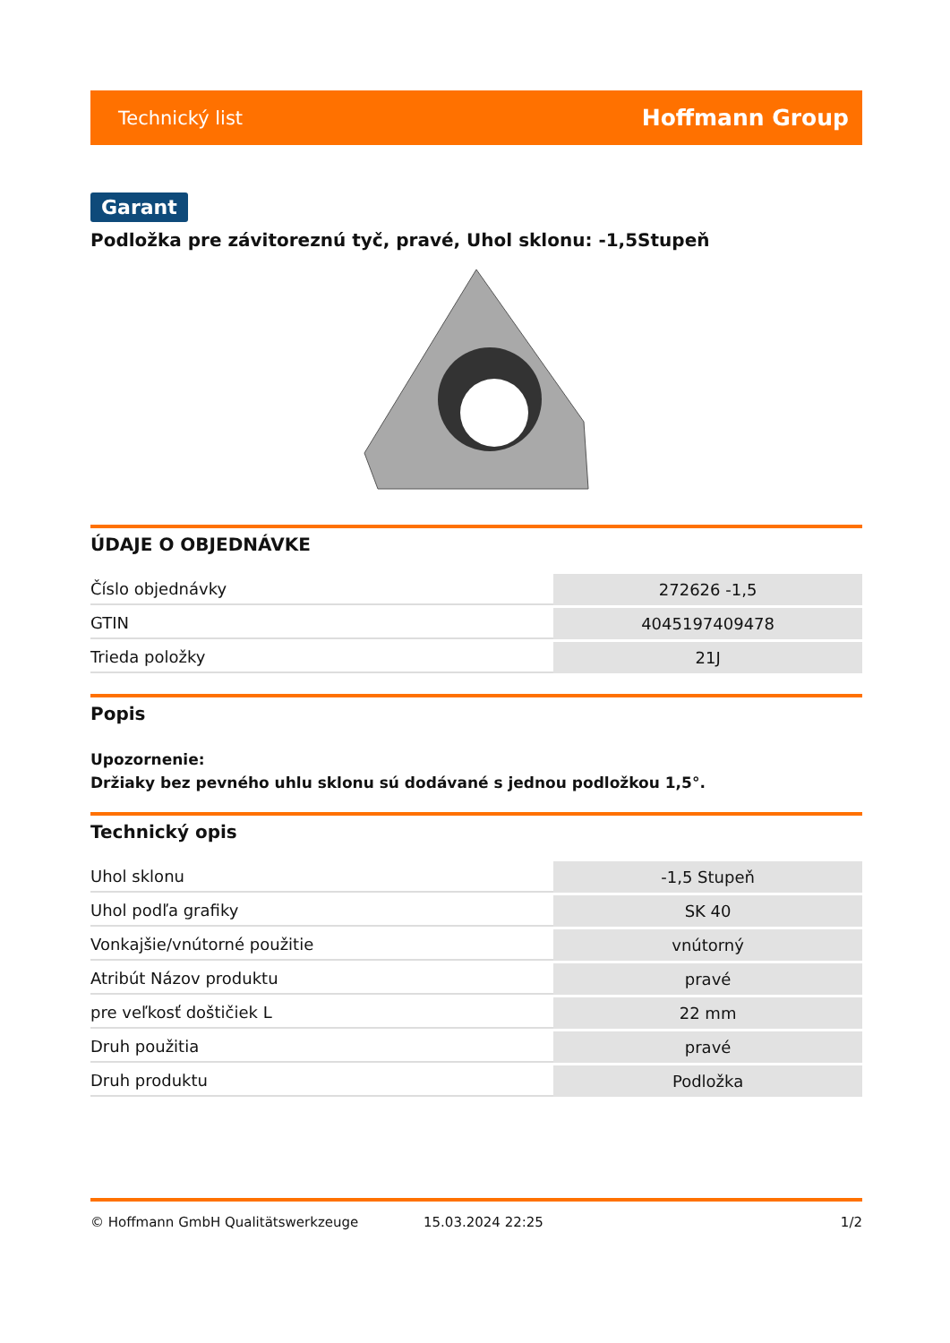Technický list Hoffmann Group
Garant
Podložka pre závitoreznú tyč, pravé, Uhol sklonu: -1,5Stupeň
ÚDAJE O OBJEDNÁVKE
| Číslo objednávky | 272626 -1,5 |
| GTIN | 4045197409478 |
| Trieda položky | 21J |
Popis
Upozornenie:
Držiaky bez pevného uhlu sklonu sú dodávané s jednou podložkou 1,5°.
Technický opis
| Uhol sklonu | -1,5 Stupeň |
| Uhol podľa grafiky | SK 40 |
| Vonkajšie/vnútorné použitie | vnútorný |
| Atribút Názov produktu | pravé |
| pre veľkosť doštičiek L | 22 mm |
| Druh použitia | pravé |
| Druh produktu | Podložka |
© Hoffmann GmbH Qualitätswerkzeuge 15.03.2024 22:25 1/2